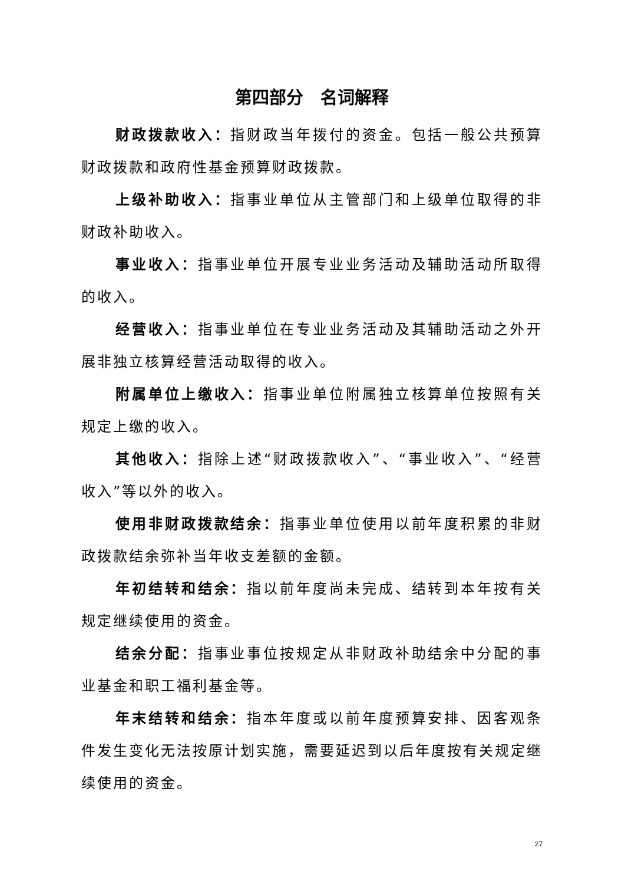第四部分　名词解释
财政拨款收入：指财政当年拨付的资金。包括一般公共预算财政拨款和政府性基金预算财政拨款。
上级补助收入：指事业单位从主管部门和上级单位取得的非财政补助收入。
事业收入：指事业单位开展专业业务活动及辅助活动所取得的收入。
经营收入：指事业单位在专业业务活动及其辅助活动之外开展非独立核算经营活动取得的收入。
附属单位上缴收入：指事业单位附属独立核算单位按照有关规定上缴的收入。
其他收入：指除上述“财政拨款收入”、“事业收入”、“经营收入”等以外的收入。
使用非财政拨款结余：指事业单位使用以前年度积累的非财政拨款结余弥补当年收支差额的金额。
年初结转和结余：指以前年度尚未完成、结转到本年按有关规定继续使用的资金。
结余分配：指事业事位按规定从非财政补助结余中分配的事业基金和职工福利基金等。
年末结转和结余：指本年度或以前年度预算安排、因客观条件发生变化无法按原计划实施，需要延迟到以后年度按有关规定继续使用的资金。
27